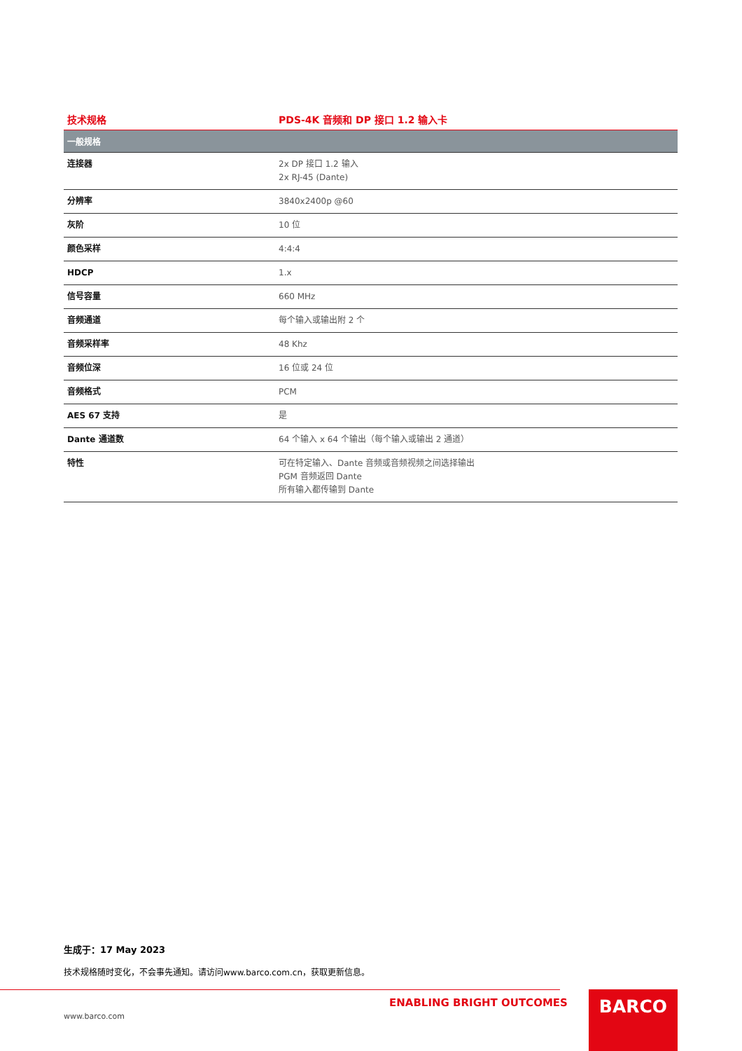技术规格 PDS-4K 音频和 DP 接口 1.2 输入卡
| 一般规格 | |
| --- | --- |
| 连接器 | 2x DP 接口 1.2 输入 2x RJ-45 (Dante) |
| 分辨率 | 3840x2400p @60 |
| 灰阶 | 10 位 |
| 颜色采样 | 4:4:4 |
| HDCP | 1.x |
| 信号容量 | 660 MHz |
| 音频通道 | 每个输入或输出附 2 个 |
| 音频采样率 | 48 Khz |
| 音频位深 | 16 位或 24 位 |
| 音频格式 | PCM |
| AES 67 支持 | 是 |
| Dante 通道数 | 64 个输入 x 64 个输出（每个输入或输出 2 通道） |
| 特性 | 可在特定输入、Dante 音频或音频视频之间选择输出 PGM 音频返回 Dante 所有输入都传输到 Dante |
生成于：17 May 2023
技术规格随时变化，不会事先通知。请访问www.barco.com.cn，获取更新信息。
ENABLING BRIGHT OUTCOMES
www.barco.com
BARCO